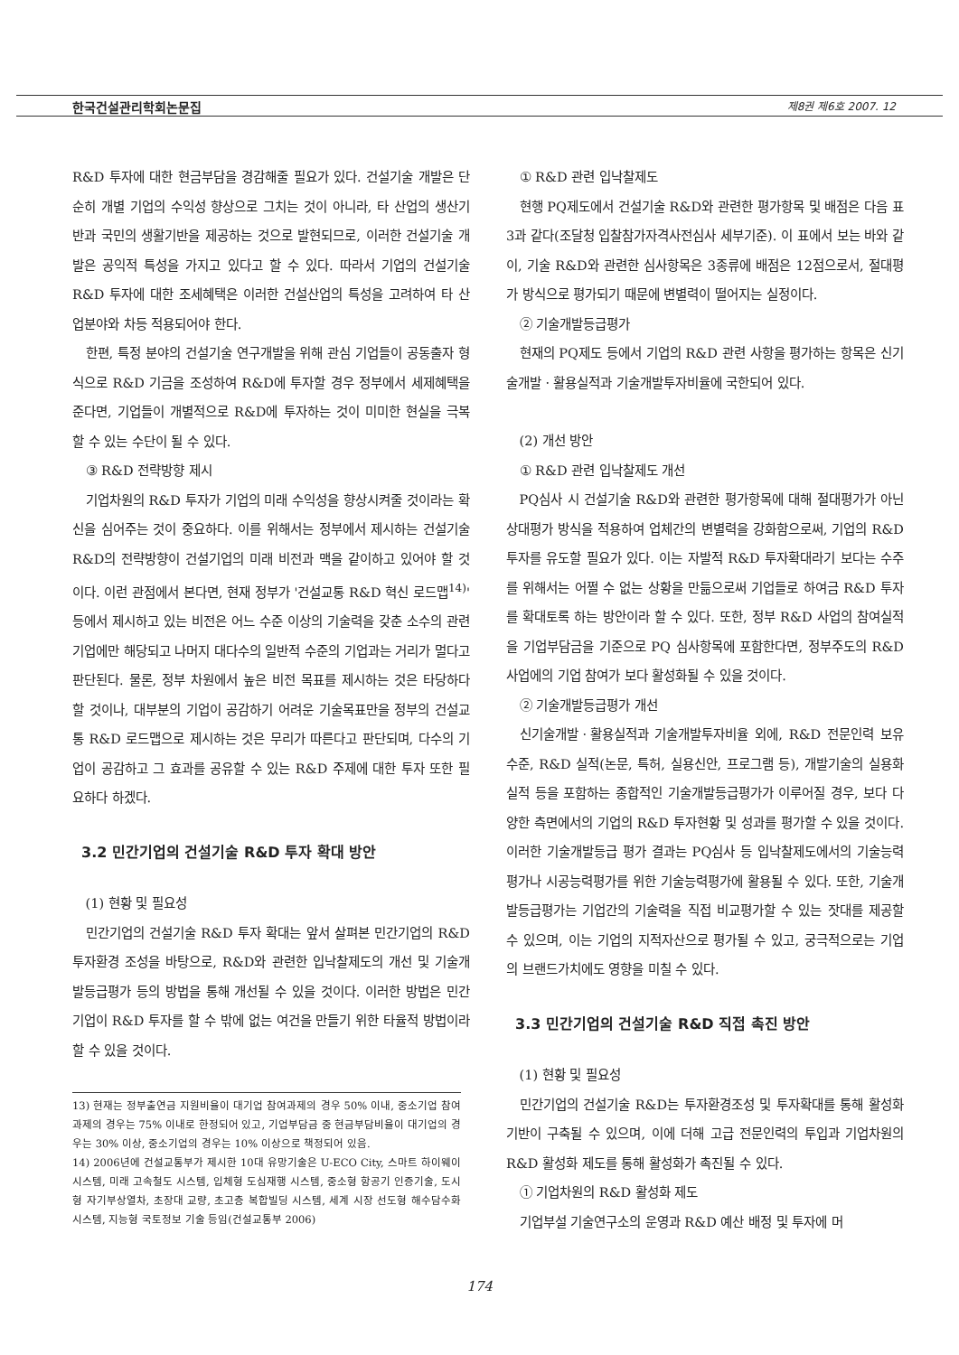한국건설관리학회논문집 제8권 제6호 2007. 12
R&D 투자에 대한 현금부담을 경감해줄 필요가 있다. 건설기술 개발은 단순히 개별 기업의 수익성 향상으로 그치는 것이 아니라, 타 산업의 생산기반과 국민의 생활기반을 제공하는 것으로 발현되므로, 이러한 건설기술 개발은 공익적 특성을 가지고 있다고 할 수 있다. 따라서 기업의 건설기술 R&D 투자에 대한 조세혜택은 이러한 건설산업의 특성을 고려하여 타 산업분야와 차등 적용되어야 한다.
한편, 특정 분야의 건설기술 연구개발을 위해 관심 기업들이 공동출자 형식으로 R&D 기금을 조성하여 R&D에 투자할 경우 정부에서 세제혜택을 준다면, 기업들이 개별적으로 R&D에 투자하는 것이 미미한 현실을 극복할 수 있는 수단이 될 수 있다.
③ R&D 전략방향 제시
기업차원의 R&D 투자가 기업의 미래 수익성을 향상시켜줄 것이라는 확신을 심어주는 것이 중요하다. 이를 위해서는 정부에서 제시하는 건설기술 R&D의 전략방향이 건설기업의 미래 비전과 맥을 같이하고 있어야 할 것이다. 이런 관점에서 본다면, 현재 정부가 '건설교통 R&D 혁신 로드맵<sup>14)</sup>' 등에서 제시하고 있는 비전은 어느 수준 이상의 기술력을 갖춘 소수의 관련 기업에만 해당되고 나머지 대다수의 일반적 수준의 기업과는 거리가 멀다고 판단된다. 물론, 정부 차원에서 높은 비전 목표를 제시하는 것은 타당하다 할 것이나, 대부분의 기업이 공감하기 어려운 기술목표만을 정부의 건설교통 R&D 로드맵으로 제시하는 것은 무리가 따른다고 판단되며, 다수의 기업이 공감하고 그 효과를 공유할 수 있는 R&D 주제에 대한 투자 또한 필요하다 하겠다.
3.2 민간기업의 건설기술 R&D 투자 확대 방안
(1) 현황 및 필요성
민간기업의 건설기술 R&D 투자 확대는 앞서 살펴본 민간기업의 R&D 투자환경 조성을 바탕으로, R&D와 관련한 입낙찰제도의 개선 및 기술개발등급평가 등의 방법을 통해 개선될 수 있을 것이다. 이러한 방법은 민간기업이 R&D 투자를 할 수 밖에 없는 여건을 만들기 위한 타율적 방법이라 할 수 있을 것이다.
13) 현재는 정부출연금 지원비율이 대기업 참여과제의 경우 50% 이내, 중소기업 참여과제의 경우는 75% 이내로 한정되어 있고, 기업부담금 중 현금부담비율이 대기업의 경우는 30% 이상, 중소기업의 경우는 10% 이상으로 책정되어 있음.
14) 2006년에 건설교통부가 제시한 10대 유망기술은 U-ECO City, 스마트 하이웨이 시스템, 미래 고속철도 시스템, 입체형 도심재행 시스템, 중소형 항공기 인증기술, 도시형 자기부상열차, 초장대 교량, 초고층 복합빌딩 시스템, 세계 시장 선도형 해수담수화 시스템, 지능형 국토정보 기술 등임(건설교통부 2006)
① R&D 관련 입낙찰제도
현행 PQ제도에서 건설기술 R&D와 관련한 평가항목 및 배점은 다음 표 3과 같다(조달청 입찰참가자격사전심사 세부기준). 이 표에서 보는 바와 같이, 기술 R&D와 관련한 심사항목은 3종류에 배점은 12점으로서, 절대평가 방식으로 평가되기 때문에 변별력이 떨어지는 실정이다.
② 기술개발등급평가
현재의 PQ제도 등에서 기업의 R&D 관련 사항을 평가하는 항목은 신기술개발ㆍ활용실적과 기술개발투자비율에 국한되어 있다.
(2) 개선 방안
① R&D 관련 입낙찰제도 개선
PQ심사 시 건설기술 R&D와 관련한 평가항목에 대해 절대평가가 아닌 상대평가 방식을 적용하여 업체간의 변별력을 강화함으로써, 기업의 R&D 투자를 유도할 필요가 있다. 이는 자발적 R&D 투자확대라기 보다는 수주를 위해서는 어쩔 수 없는 상황을 만듦으로써 기업들로 하여금 R&D 투자를 확대토록 하는 방안이라 할 수 있다. 또한, 정부 R&D 사업의 참여실적을 기업부담금을 기준으로 PQ 심사항목에 포함한다면, 정부주도의 R&D 사업에의 기업 참여가 보다 활성화될 수 있을 것이다.
② 기술개발등급평가 개선
신기술개발ㆍ활용실적과 기술개발투자비율 외에, R&D 전문인력 보유수준, R&D 실적(논문, 특허, 실용신안, 프로그램 등), 개발기술의 실용화 실적 등을 포함하는 종합적인 기술개발등급평가가 이루어질 경우, 보다 다양한 측면에서의 기업의 R&D 투자현황 및 성과를 평가할 수 있을 것이다. 이러한 기술개발등급 평가 결과는 PQ심사 등 입낙찰제도에서의 기술능력평가나 시공능력평가를 위한 기술능력평가에 활용될 수 있다. 또한, 기술개발등급평가는 기업간의 기술력을 직접 비교평가할 수 있는 잣대를 제공할 수 있으며, 이는 기업의 지적자산으로 평가될 수 있고, 궁극적으로는 기업의 브랜드가치에도 영향을 미칠 수 있다.
3.3 민간기업의 건설기술 R&D 직접 촉진 방안
(1) 현황 및 필요성
민간기업의 건설기술 R&D는 투자환경조성 및 투자확대를 통해 활성화 기반이 구축될 수 있으며, 이에 더해 고급 전문인력의 투입과 기업차원의 R&D 활성화 제도를 통해 활성화가 촉진될 수 있다.
① 기업차원의 R&D 활성화 제도
기업부설 기술연구소의 운영과 R&D 예산 배정 및 투자에 머
174